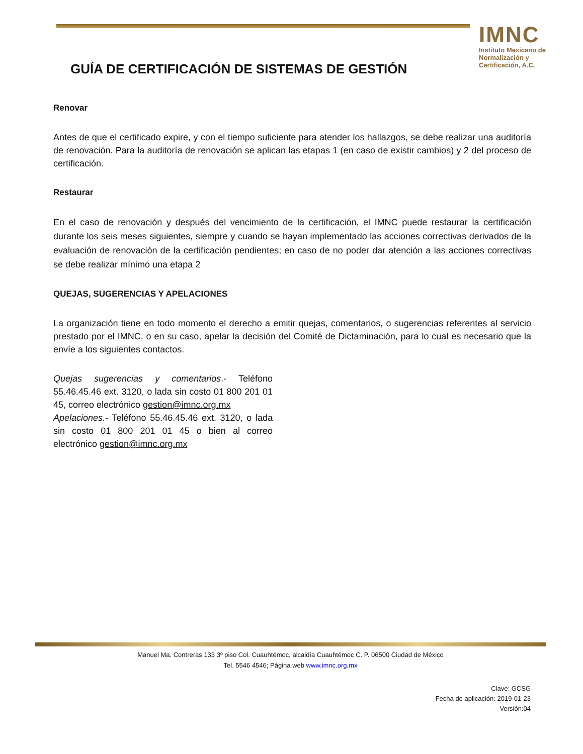IMNC
Instituto Mexicano de Normalización y Certificación, A.C.
GUÍA DE CERTIFICACIÓN DE SISTEMAS DE GESTIÓN
Renovar
Antes de que el certificado expire, y con el tiempo suficiente para atender los hallazgos, se debe realizar una auditoría de renovación. Para la auditoría de renovación se aplican las etapas 1 (en caso de existir cambios) y 2 del proceso de certificación.
Restaurar
En el caso de renovación y después del vencimiento de la certificación, el IMNC puede restaurar la certificación durante los seis meses siguientes, siempre y cuando se hayan implementado las acciones correctivas derivados de la evaluación de renovación de la certificación pendientes; en caso de no poder dar atención a las acciones correctivas se debe realizar mínimo una etapa 2
QUEJAS, SUGERENCIAS Y APELACIONES
La organización tiene en todo momento el derecho a emitir quejas, comentarios, o sugerencias referentes al servicio prestado por el IMNC, o en su caso, apelar la decisión del Comité de Dictaminación, para lo cual es necesario que la envíe a los siguientes contactos.
Quejas sugerencias y comentarios.- Teléfono 55.46.45.46 ext. 3120, o lada sin costo 01 800 201 01 45, correo electrónico gestion@imnc.org.mx
Apelaciones.- Teléfono 55.46.45.46 ext. 3120, o lada sin costo 01 800 201 01 45 o bien al correo electrónico gestion@imnc.org.mx
Manuel Ma. Contreras 133 3º piso Col. Cuauhtémoc, alcaldía Cuauhtémoc C. P. 06500 Ciudad de México
Tel. 5546 4546; Página web www.imnc.org.mx
Clave: GCSG
Fecha de aplicación: 2019-01-23
Versión:04